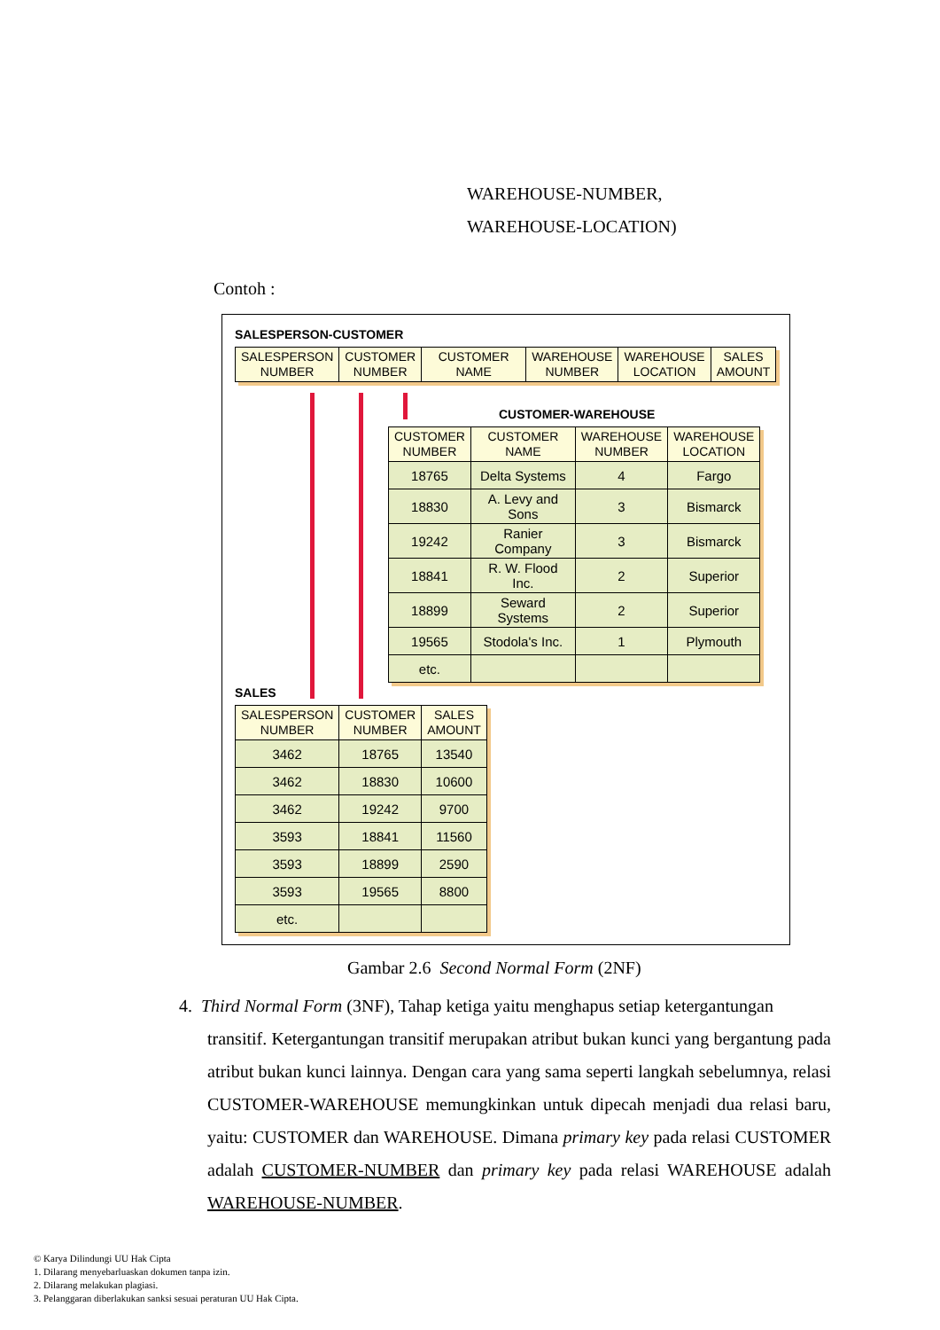WAREHOUSE-NUMBER,
WAREHOUSE-LOCATION)
Contoh :
SALESPERSON-CUSTOMER
| SALESPERSON NUMBER | CUSTOMER NUMBER | CUSTOMER NAME | WAREHOUSE NUMBER | WAREHOUSE LOCATION | SALES AMOUNT |
| --- | --- | --- | --- | --- | --- |
CUSTOMER-WAREHOUSE
| CUSTOMER NUMBER | CUSTOMER NAME | WAREHOUSE NUMBER | WAREHOUSE LOCATION |
| --- | --- | --- | --- |
| 18765 | Delta Systems | 4 | Fargo |
| 18830 | A. Levy and Sons | 3 | Bismarck |
| 19242 | Ranier Company | 3 | Bismarck |
| 18841 | R. W. Flood Inc. | 2 | Superior |
| 18899 | Seward Systems | 2 | Superior |
| 19565 | Stodola's Inc. | 1 | Plymouth |
| etc. | | | |
SALES
| SALESPERSON NUMBER | CUSTOMER NUMBER | SALES AMOUNT |
| --- | --- | --- |
| 3462 | 18765 | 13540 |
| 3462 | 18830 | 10600 |
| 3462 | 19242 | 9700 |
| 3593 | 18841 | 11560 |
| 3593 | 18899 | 2590 |
| 3593 | 19565 | 8800 |
| etc. | | |
Gambar 2.6 Second Normal Form (2NF)
4. Third Normal Form (3NF), Tahap ketiga yaitu menghapus setiap ketergantungan
transitif. Ketergantungan transitif merupakan atribut bukan kunci yang bergantung pada atribut bukan kunci lainnya. Dengan cara yang sama seperti langkah sebelumnya, relasi CUSTOMER-WAREHOUSE memungkinkan untuk dipecah menjadi dua relasi baru, yaitu: CUSTOMER dan WAREHOUSE. Dimana primary key pada relasi CUSTOMER adalah CUSTOMER-NUMBER dan primary key pada relasi WAREHOUSE adalah WAREHOUSE-NUMBER.
© Karya Dilindungi UU Hak Cipta
1. Dilarang menyebarluaskan dokumen tanpa izin.
2. Dilarang melakukan plagiasi.
3. Pelanggaran diberlakukan sanksi sesuai peraturan UU Hak Cipta.